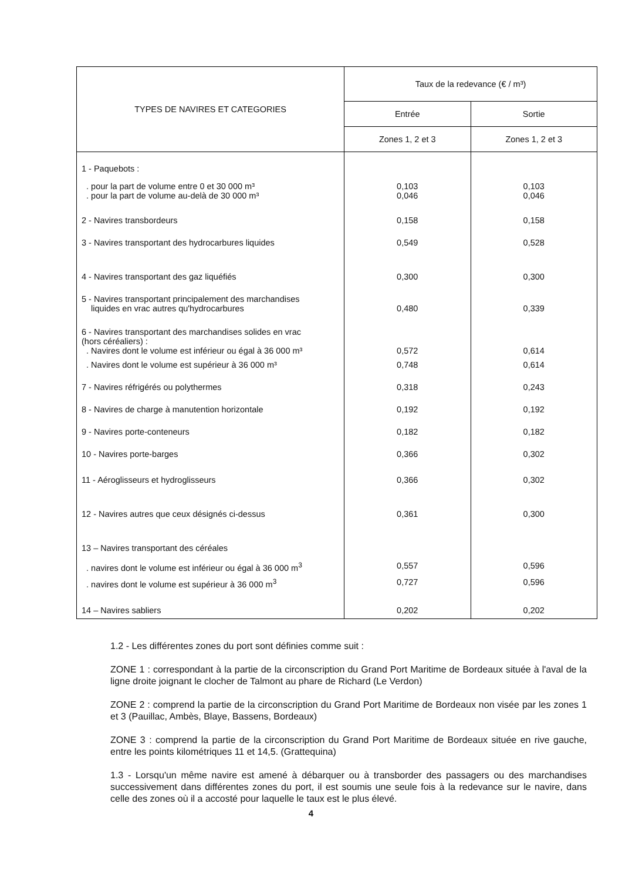| TYPES DE NAVIRES ET CATEGORIES | Taux de la redevance (€ / m³) | |
| --- | --- | --- |
| | Entrée | Sortie |
| | Zones 1, 2 et 3 | Zones 1, 2 et 3 |
| 1 - Paquebots : | | |
| . pour la part de volume entre 0 et 30 000 m³ . pour la part de volume au-delà de 30 000 m³ | 0,103 0,046 | 0,103 0,046 |
| 2 - Navires transbordeurs | 0,158 | 0,158 |
| 3 - Navires transportant des hydrocarbures liquides | 0,549 | 0,528 |
| 4 - Navires transportant des gaz liquéfiés | 0,300 | 0,300 |
| 5 - Navires transportant principalement des marchandises liquides en vrac autres qu'hydrocarbures | 0,480 | 0,339 |
| 6 - Navires transportant des marchandises solides en vrac (hors céréaliers) : . Navires dont le volume est inférieur ou égal à 36 000 m³ | 0,572 | 0,614 |
| . Navires dont le volume est supérieur à 36 000 m³ | 0,748 | 0,614 |
| 7 - Navires réfrigérés ou polythermes | 0,318 | 0,243 |
| 8 - Navires de charge à manutention horizontale | 0,192 | 0,192 |
| 9 - Navires porte-conteneurs | 0,182 | 0,182 |
| 10 - Navires porte-barges | 0,366 | 0,302 |
| 11 - Aéroglisseurs et hydroglisseurs | 0,366 | 0,302 |
| 12 - Navires autres que ceux désignés ci-dessus | 0,361 | 0,300 |
| 13 – Navires transportant des céréales | | |
| . navires dont le volume est inférieur ou égal à 36 000 m<sup>3</sup> | 0,557 | 0,596 |
| . navires dont le volume est supérieur à 36 000 m<sup>3</sup> | 0,727 | 0,596 |
| 14 – Navires sabliers | 0,202 | 0,202 |
1.2 - Les différentes zones du port sont définies comme suit :
ZONE 1 : correspondant à la partie de la circonscription du Grand Port Maritime de Bordeaux située à l'aval de la ligne droite joignant le clocher de Talmont au phare de Richard (Le Verdon)
ZONE 2 : comprend la partie de la circonscription du Grand Port Maritime de Bordeaux non visée par les zones 1 et 3 (Pauillac, Ambès, Blaye, Bassens, Bordeaux)
ZONE 3 : comprend la partie de la circonscription du Grand Port Maritime de Bordeaux située en rive gauche, entre les points kilométriques 11 et 14,5. (Grattequina)
1.3 - Lorsqu'un même navire est amené à débarquer ou à transborder des passagers ou des marchandises successivement dans différentes zones du port, il est soumis une seule fois à la redevance sur le navire, dans celle des zones où il a accosté pour laquelle le taux est le plus élevé.
4